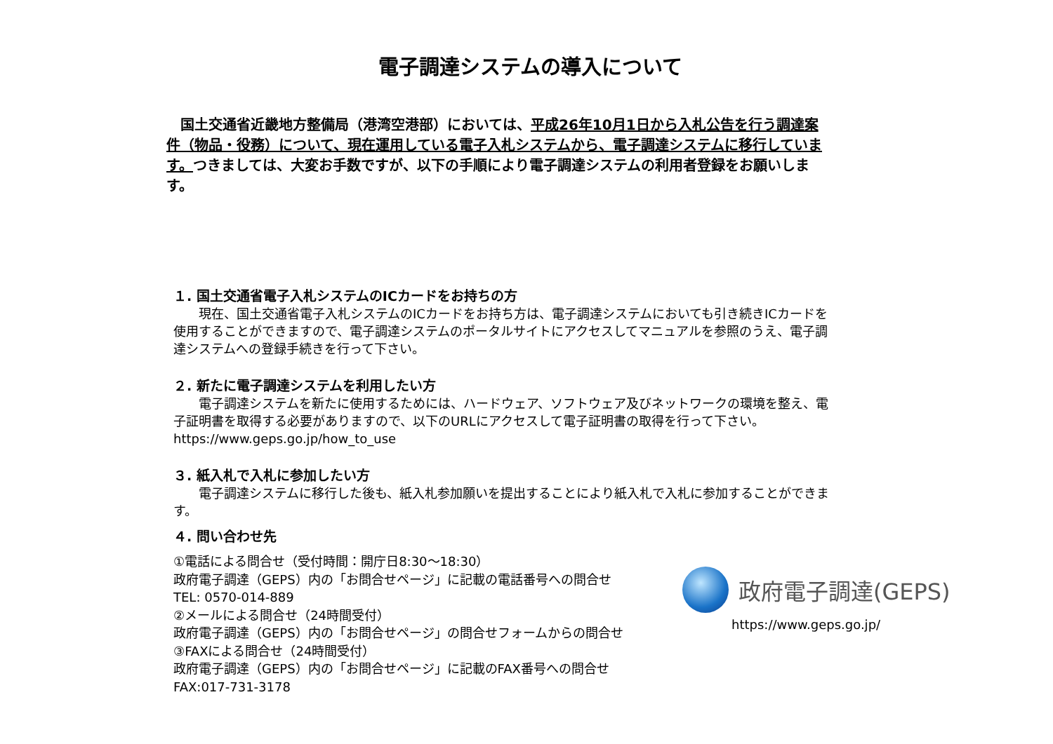電子調達システムの導入について
　国土交通省近畿地方整備局（港湾空港部）においては、平成26年10月1日から入札公告を行う調達案件（物品・役務）について、現在運用している電子入札システムから、電子調達システムに移行しています。つきましては、大変お手数ですが、以下の手順により電子調達システムの利用者登録をお願いします。
１. 国土交通省電子入札システムのICカードをお持ちの方
　　現在、国土交通省電子入札システムのICカードをお持ち方は、電子調達システムにおいても引き続きICカードを使用することができますので、電子調達システムのポータルサイトにアクセスしてマニュアルを参照のうえ、電子調達システムへの登録手続きを行って下さい。
２. 新たに電子調達システムを利用したい方
　　電子調達システムを新たに使用するためには、ハードウェア、ソフトウェア及びネットワークの環境を整え、電子証明書を取得する必要がありますので、以下のURLにアクセスして電子証明書の取得を行って下さい。
https://www.geps.go.jp/how_to_use
３. 紙入札で入札に参加したい方
　　電子調達システムに移行した後も、紙入札参加願いを提出することにより紙入札で入札に参加することができます。
４. 問い合わせ先
①電話による問合せ（受付時間：開庁日8:30～18:30）
政府電子調達（GEPS）内の「お問合せページ」に記載の電話番号への問合せ
TEL: 0570-014-889
②メールによる問合せ（24時間受付）
政府電子調達（GEPS）内の「お問合せページ」の問合せフォームからの問合せ
③FAXによる問合せ（24時間受付）
政府電子調達（GEPS）内の「お問合せページ」に記載のFAX番号への問合せ
FAX:017-731-3178
政府電子調達(GEPS)
https://www.geps.go.jp/